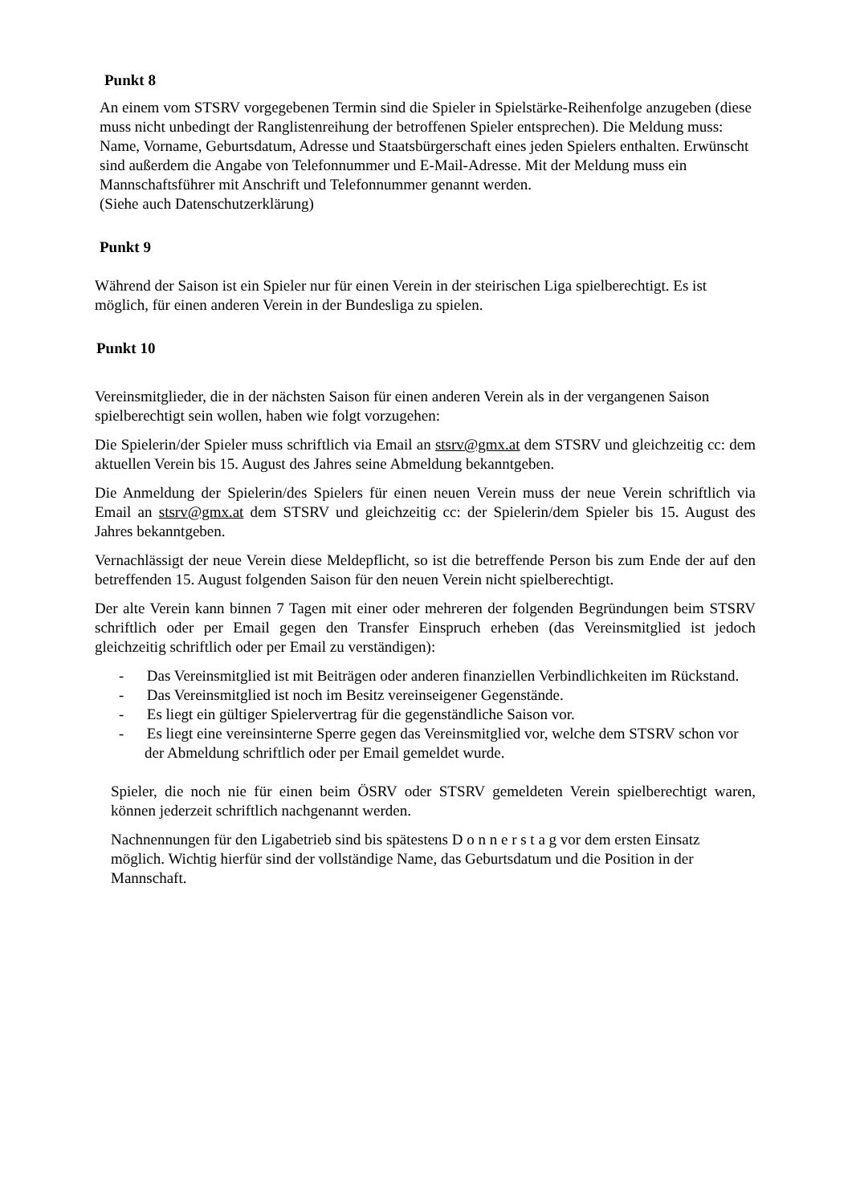Punkt 8
An einem vom STSRV vorgegebenen Termin sind die Spieler in Spielstärke-Reihenfolge anzugeben (diese muss nicht unbedingt der Ranglistenreihung der betroffenen Spieler entsprechen). Die Meldung muss:
Name, Vorname, Geburtsdatum, Adresse und Staatsbürgerschaft eines jeden Spielers enthalten. Erwünscht sind außerdem die Angabe von Telefonnummer und E-Mail-Adresse. Mit der Meldung muss ein Mannschaftsführer mit Anschrift und Telefonnummer genannt werden.
(Siehe auch Datenschutzerklärung)
Punkt 9
Während der Saison ist ein Spieler nur für einen Verein in der steirischen Liga spielberechtigt. Es ist möglich, für einen anderen Verein in der Bundesliga zu spielen.
Punkt 10
Vereinsmitglieder, die in der nächsten Saison für einen anderen Verein als in der vergangenen Saison spielberechtigt sein wollen, haben wie folgt vorzugehen:
Die Spielerin/der Spieler muss schriftlich via Email an stsrv@gmx.at dem STSRV und gleichzeitig cc: dem aktuellen Verein bis 15. August des Jahres seine Abmeldung bekanntgeben.
Die Anmeldung der Spielerin/des Spielers für einen neuen Verein muss der neue Verein schriftlich via Email an stsrv@gmx.at dem STSRV und gleichzeitig cc: der Spielerin/dem Spieler bis 15. August des Jahres bekanntgeben.
Vernachlässigt der neue Verein diese Meldepflicht, so ist die betreffende Person bis zum Ende der auf den betreffenden 15. August folgenden Saison für den neuen Verein nicht spielberechtigt.
Der alte Verein kann binnen 7 Tagen mit einer oder mehreren der folgenden Begründungen beim STSRV schriftlich oder per Email gegen den Transfer Einspruch erheben (das Vereinsmitglied ist jedoch gleichzeitig schriftlich oder per Email zu verständigen):
- Das Vereinsmitglied ist mit Beiträgen oder anderen finanziellen Verbindlichkeiten im Rückstand.
- Das Vereinsmitglied ist noch im Besitz vereinseigener Gegenstände.
- Es liegt ein gültiger Spielervertrag für die gegenständliche Saison vor.
- Es liegt eine vereinsinterne Sperre gegen das Vereinsmitglied vor, welche dem STSRV schon vor der Abmeldung schriftlich oder per Email gemeldet wurde.
Spieler, die noch nie für einen beim ÖSRV oder STSRV gemeldeten Verein spielberechtigt waren, können jederzeit schriftlich nachgenannt werden.
Nachnennungen für den Ligabetrieb sind bis spätestens D o n n e r s t a g vor dem ersten Einsatz möglich. Wichtig hierfür sind der vollständige Name, das Geburtsdatum und die Position in der Mannschaft.